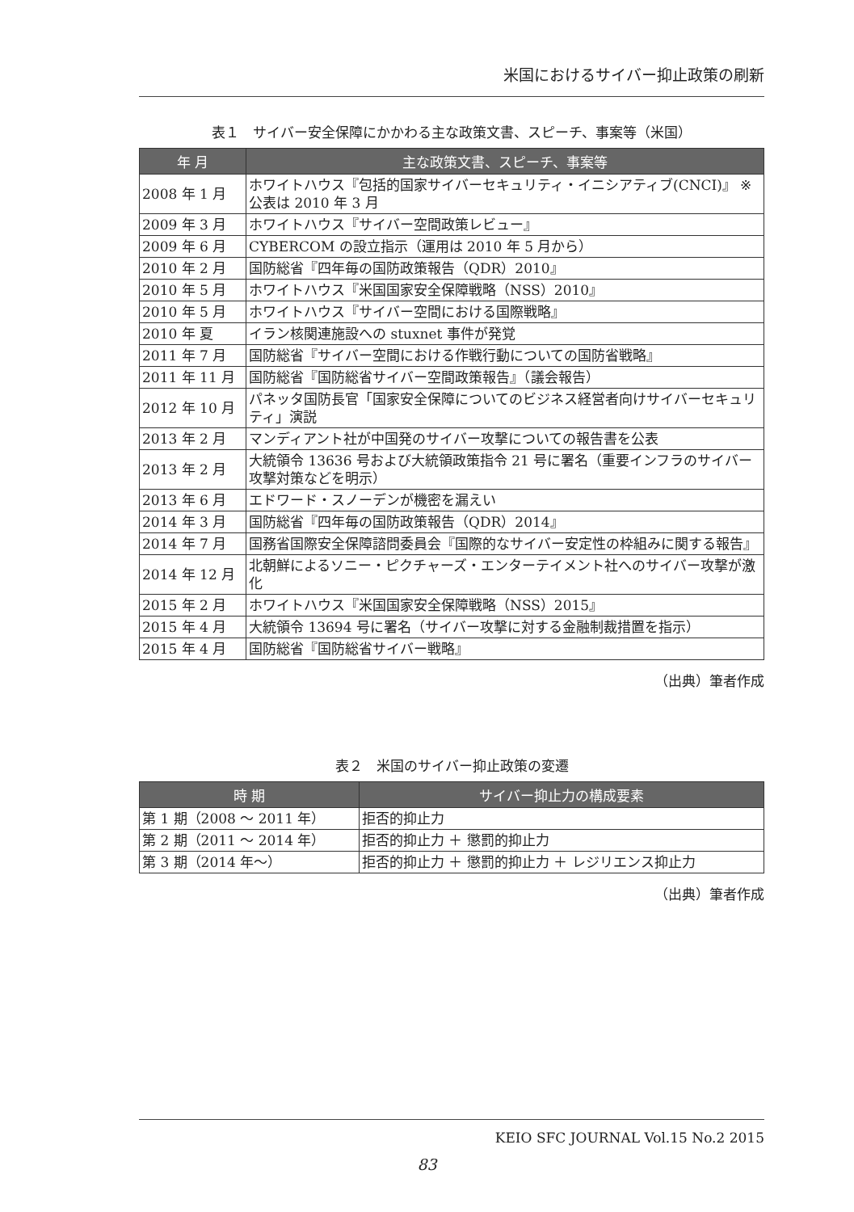米国におけるサイバー抑止政策の刷新
表１　サイバー安全保障にかかわる主な政策文書、スピーチ、事案等（米国）
| 年 月 | 主な政策文書、スピーチ、事案等 |
| --- | --- |
| 2008 年 1 月 | ホワイトハウス『包括的国家サイバーセキュリティ・イニシアティブ(CNCI)』 ※公表は 2010 年 3 月 |
| 2009 年 3 月 | ホワイトハウス『サイバー空間政策レビュー』 |
| 2009 年 6 月 | CYBERCOM の設立指示（運用は 2010 年 5 月から） |
| 2010 年 2 月 | 国防総省『四年毎の国防政策報告（QDR）2010』 |
| 2010 年 5 月 | ホワイトハウス『米国国家安全保障戦略（NSS）2010』 |
| 2010 年 5 月 | ホワイトハウス『サイバー空間における国際戦略』 |
| 2010 年 夏 | イラン核関連施設への stuxnet 事件が発覚 |
| 2011 年 7 月 | 国防総省『サイバー空間における作戦行動についての国防省戦略』 |
| 2011 年 11 月 | 国防総省『国防総省サイバー空間政策報告』（議会報告） |
| 2012 年 10 月 | パネッタ国防長官「国家安全保障についてのビジネス経営者向けサイバーセキュリティ」演説 |
| 2013 年 2 月 | マンディアント社が中国発のサイバー攻撃についての報告書を公表 |
| 2013 年 2 月 | 大統領令 13636 号および大統領政策指令 21 号に署名（重要インフラのサイバー攻撃対策などを明示） |
| 2013 年 6 月 | エドワード・スノーデンが機密を漏えい |
| 2014 年 3 月 | 国防総省『四年毎の国防政策報告（QDR）2014』 |
| 2014 年 7 月 | 国務省国際安全保障諮問委員会『国際的なサイバー安定性の枠組みに関する報告』 |
| 2014 年 12 月 | 北朝鮮によるソニー・ピクチャーズ・エンターテイメント社へのサイバー攻撃が激化 |
| 2015 年 2 月 | ホワイトハウス『米国国家安全保障戦略（NSS）2015』 |
| 2015 年 4 月 | 大統領令 13694 号に署名（サイバー攻撃に対する金融制裁措置を指示） |
| 2015 年 4 月 | 国防総省『国防総省サイバー戦略』 |
（出典）筆者作成
表２　米国のサイバー抑止政策の変遷
| 時 期 | サイバー抑止力の構成要素 |
| --- | --- |
| 第 1 期（2008 ～ 2011 年） | 拒否的抑止力 |
| 第 2 期（2011 ～ 2014 年） | 拒否的抑止力 ＋ 懲罰的抑止力 |
| 第 3 期（2014 年～） | 拒否的抑止力 ＋ 懲罰的抑止力 ＋ レジリエンス抑止力 |
（出典）筆者作成
KEIO SFC JOURNAL Vol.15 No.2 2015
83